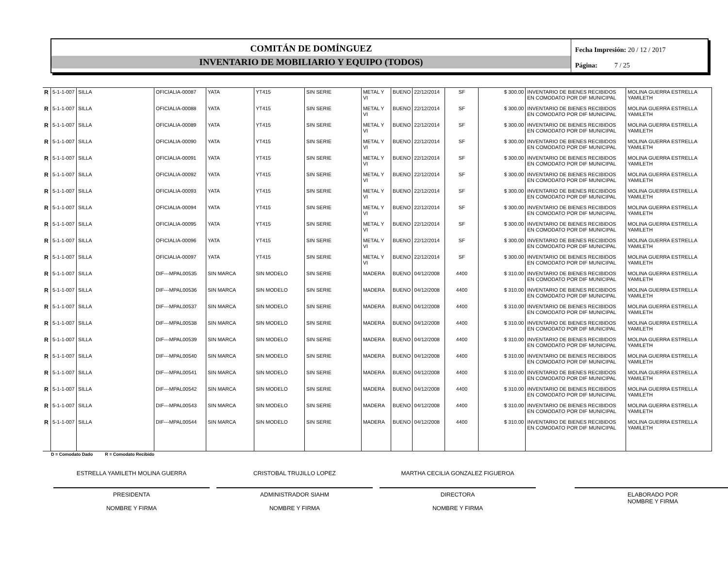COMITÁN DE DOMÍNGUEZ
INVENTARIO DE MOBILIARIO Y EQUIPO (TODOS)
Fecha Impresión: 20 / 12 / 2017
Página: 7 / 25
| R | 5-1-1-007 | SILLA | OFICIALIA-00087 | YATA | YT415 | SIN SERIE | METAL Y VI | BUENO | 22/12/2014 | SF | $ 300.00 | INVENTARIO DE BIENES RECIBIDOS EN COMODATO POR DIF MUNICIPAL | MOLINA GUERRA ESTRELLA YAMILETH |
| R | 5-1-1-007 | SILLA | OFICIALIA-00088 | YATA | YT415 | SIN SERIE | METAL Y VI | BUENO | 22/12/2014 | SF | $ 300.00 | INVENTARIO DE BIENES RECIBIDOS EN COMODATO POR DIF MUNICIPAL | MOLINA GUERRA ESTRELLA YAMILETH |
| R | 5-1-1-007 | SILLA | OFICIALIA-00089 | YATA | YT415 | SIN SERIE | METAL Y VI | BUENO | 22/12/2014 | SF | $ 300.00 | INVENTARIO DE BIENES RECIBIDOS EN COMODATO POR DIF MUNICIPAL | MOLINA GUERRA ESTRELLA YAMILETH |
| R | 5-1-1-007 | SILLA | OFICIALIA-00090 | YATA | YT415 | SIN SERIE | METAL Y VI | BUENO | 22/12/2014 | SF | $ 300.00 | INVENTARIO DE BIENES RECIBIDOS EN COMODATO POR DIF MUNICIPAL | MOLINA GUERRA ESTRELLA YAMILETH |
| R | 5-1-1-007 | SILLA | OFICIALIA-00091 | YATA | YT415 | SIN SERIE | METAL Y VI | BUENO | 22/12/2014 | SF | $ 300.00 | INVENTARIO DE BIENES RECIBIDOS EN COMODATO POR DIF MUNICIPAL | MOLINA GUERRA ESTRELLA YAMILETH |
| R | 5-1-1-007 | SILLA | OFICIALIA-00092 | YATA | YT415 | SIN SERIE | METAL Y VI | BUENO | 22/12/2014 | SF | $ 300.00 | INVENTARIO DE BIENES RECIBIDOS EN COMODATO POR DIF MUNICIPAL | MOLINA GUERRA ESTRELLA YAMILETH |
| R | 5-1-1-007 | SILLA | OFICIALIA-00093 | YATA | YT415 | SIN SERIE | METAL Y VI | BUENO | 22/12/2014 | SF | $ 300.00 | INVENTARIO DE BIENES RECIBIDOS EN COMODATO POR DIF MUNICIPAL | MOLINA GUERRA ESTRELLA YAMILETH |
| R | 5-1-1-007 | SILLA | OFICIALIA-00094 | YATA | YT415 | SIN SERIE | METAL Y VI | BUENO | 22/12/2014 | SF | $ 300.00 | INVENTARIO DE BIENES RECIBIDOS EN COMODATO POR DIF MUNICIPAL | MOLINA GUERRA ESTRELLA YAMILETH |
| R | 5-1-1-007 | SILLA | OFICIALIA-00095 | YATA | YT415 | SIN SERIE | METAL Y VI | BUENO | 22/12/2014 | SF | $ 300.00 | INVENTARIO DE BIENES RECIBIDOS EN COMODATO POR DIF MUNICIPAL | MOLINA GUERRA ESTRELLA YAMILETH |
| R | 5-1-1-007 | SILLA | OFICIALIA-00096 | YATA | YT415 | SIN SERIE | METAL Y VI | BUENO | 22/12/2014 | SF | $ 300.00 | INVENTARIO DE BIENES RECIBIDOS EN COMODATO POR DIF MUNICIPAL | MOLINA GUERRA ESTRELLA YAMILETH |
| R | 5-1-1-007 | SILLA | OFICIALIA-00097 | YATA | YT415 | SIN SERIE | METAL Y VI | BUENO | 22/12/2014 | SF | $ 300.00 | INVENTARIO DE BIENES RECIBIDOS EN COMODATO POR DIF MUNICIPAL | MOLINA GUERRA ESTRELLA YAMILETH |
| R | 5-1-1-007 | SILLA | DIF---MPAL00535 | SIN MARCA | SIN MODELO | SIN SERIE | MADERA | BUENO | 04/12/2008 | 4400 | $ 310.00 | INVENTARIO DE BIENES RECIBIDOS EN COMODATO POR DIF MUNICIPAL | MOLINA GUERRA ESTRELLA YAMILETH |
| R | 5-1-1-007 | SILLA | DIF---MPAL00536 | SIN MARCA | SIN MODELO | SIN SERIE | MADERA | BUENO | 04/12/2008 | 4400 | $ 310.00 | INVENTARIO DE BIENES RECIBIDOS EN COMODATO POR DIF MUNICIPAL | MOLINA GUERRA ESTRELLA YAMILETH |
| R | 5-1-1-007 | SILLA | DIF---MPAL00537 | SIN MARCA | SIN MODELO | SIN SERIE | MADERA | BUENO | 04/12/2008 | 4400 | $ 310.00 | INVENTARIO DE BIENES RECIBIDOS EN COMODATO POR DIF MUNICIPAL | MOLINA GUERRA ESTRELLA YAMILETH |
| R | 5-1-1-007 | SILLA | DIF---MPAL00538 | SIN MARCA | SIN MODELO | SIN SERIE | MADERA | BUENO | 04/12/2008 | 4400 | $ 310.00 | INVENTARIO DE BIENES RECIBIDOS EN COMODATO POR DIF MUNICIPAL | MOLINA GUERRA ESTRELLA YAMILETH |
| R | 5-1-1-007 | SILLA | DIF---MPAL00539 | SIN MARCA | SIN MODELO | SIN SERIE | MADERA | BUENO | 04/12/2008 | 4400 | $ 310.00 | INVENTARIO DE BIENES RECIBIDOS EN COMODATO POR DIF MUNICIPAL | MOLINA GUERRA ESTRELLA YAMILETH |
| R | 5-1-1-007 | SILLA | DIF---MPAL00540 | SIN MARCA | SIN MODELO | SIN SERIE | MADERA | BUENO | 04/12/2008 | 4400 | $ 310.00 | INVENTARIO DE BIENES RECIBIDOS EN COMODATO POR DIF MUNICIPAL | MOLINA GUERRA ESTRELLA YAMILETH |
| R | 5-1-1-007 | SILLA | DIF---MPAL00541 | SIN MARCA | SIN MODELO | SIN SERIE | MADERA | BUENO | 04/12/2008 | 4400 | $ 310.00 | INVENTARIO DE BIENES RECIBIDOS EN COMODATO POR DIF MUNICIPAL | MOLINA GUERRA ESTRELLA YAMILETH |
| R | 5-1-1-007 | SILLA | DIF---MPAL00542 | SIN MARCA | SIN MODELO | SIN SERIE | MADERA | BUENO | 04/12/2008 | 4400 | $ 310.00 | INVENTARIO DE BIENES RECIBIDOS EN COMODATO POR DIF MUNICIPAL | MOLINA GUERRA ESTRELLA YAMILETH |
| R | 5-1-1-007 | SILLA | DIF---MPAL00543 | SIN MARCA | SIN MODELO | SIN SERIE | MADERA | BUENO | 04/12/2008 | 4400 | $ 310.00 | INVENTARIO DE BIENES RECIBIDOS EN COMODATO POR DIF MUNICIPAL | MOLINA GUERRA ESTRELLA YAMILETH |
| R | 5-1-1-007 | SILLA | DIF---MPAL00544 | SIN MARCA | SIN MODELO | SIN SERIE | MADERA | BUENO | 04/12/2008 | 4400 | $ 310.00 | INVENTARIO DE BIENES RECIBIDOS EN COMODATO POR DIF MUNICIPAL | MOLINA GUERRA ESTRELLA YAMILETH |
D = Comodato Dado R = Comodato Recibido
ESTRELLA YAMILETH MOLINA GUERRA
PRESIDENTA
NOMBRE Y FIRMA
CRISTOBAL TRUJILLO LOPEZ
ADMINISTRADOR SIAHM
NOMBRE Y FIRMA
MARTHA CECILIA GONZALEZ FIGUEROA
DIRECTORA
NOMBRE Y FIRMA
ELABORADO POR
NOMBRE Y FIRMA